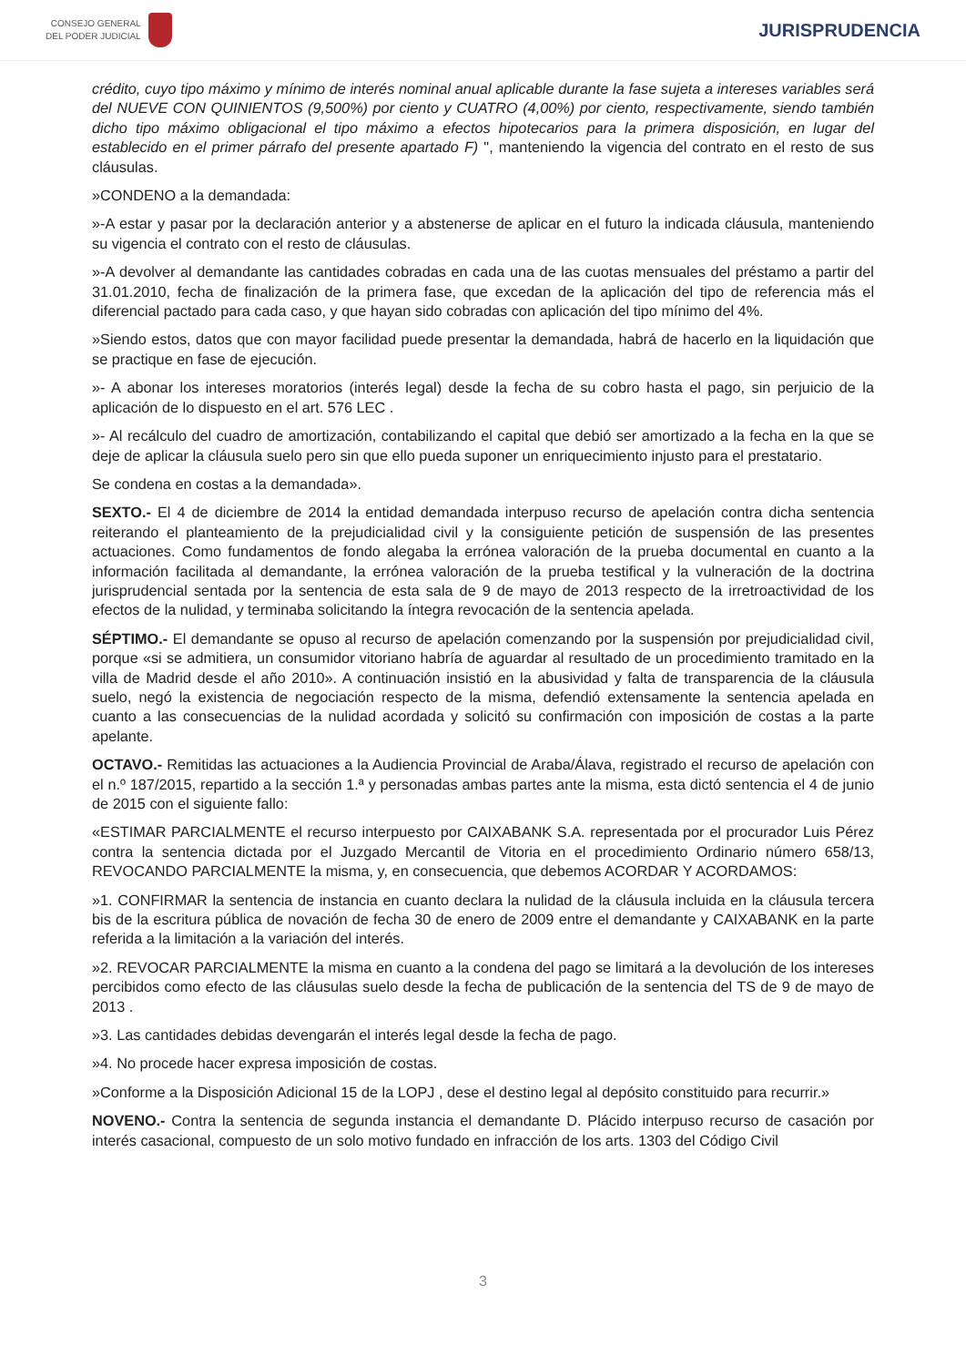CONSEJO GENERAL
DEL PODER JUDICIAL
JURISPRUDENCIA
crédito, cuyo tipo máximo y mínimo de interés nominal anual aplicable durante la fase sujeta a intereses variables será del NUEVE CON QUINIENTOS (9,500%) por ciento y CUATRO (4,00%) por ciento, respectivamente, siendo también dicho tipo máximo obligacional el tipo máximo a efectos hipotecarios para la primera disposición, en lugar del establecido en el primer párrafo del presente apartado F) ", manteniendo la vigencia del contrato en el resto de sus cláusulas.
»CONDENO a la demandada:
»-A estar y pasar por la declaración anterior y a abstenerse de aplicar en el futuro la indicada cláusula, manteniendo su vigencia el contrato con el resto de cláusulas.
»-A devolver al demandante las cantidades cobradas en cada una de las cuotas mensuales del préstamo a partir del 31.01.2010, fecha de finalización de la primera fase, que excedan de la aplicación del tipo de referencia más el diferencial pactado para cada caso, y que hayan sido cobradas con aplicación del tipo mínimo del 4%.
»Siendo estos, datos que con mayor facilidad puede presentar la demandada, habrá de hacerlo en la liquidación que se practique en fase de ejecución.
»- A abonar los intereses moratorios (interés legal) desde la fecha de su cobro hasta el pago, sin perjuicio de la aplicación de lo dispuesto en el art. 576 LEC .
»- Al recálculo del cuadro de amortización, contabilizando el capital que debió ser amortizado a la fecha en la que se deje de aplicar la cláusula suelo pero sin que ello pueda suponer un enriquecimiento injusto para el prestatario.
Se condena en costas a la demandada».
SEXTO.- El 4 de diciembre de 2014 la entidad demandada interpuso recurso de apelación contra dicha sentencia reiterando el planteamiento de la prejudicialidad civil y la consiguiente petición de suspensión de las presentes actuaciones. Como fundamentos de fondo alegaba la errónea valoración de la prueba documental en cuanto a la información facilitada al demandante, la errónea valoración de la prueba testifical y la vulneración de la doctrina jurisprudencial sentada por la sentencia de esta sala de 9 de mayo de 2013 respecto de la irretroactividad de los efectos de la nulidad, y terminaba solicitando la íntegra revocación de la sentencia apelada.
SÉPTIMO.- El demandante se opuso al recurso de apelación comenzando por la suspensión por prejudicialidad civil, porque «si se admitiera, un consumidor vitoriano habría de aguardar al resultado de un procedimiento tramitado en la villa de Madrid desde el año 2010». A continuación insistió en la abusividad y falta de transparencia de la cláusula suelo, negó la existencia de negociación respecto de la misma, defendió extensamente la sentencia apelada en cuanto a las consecuencias de la nulidad acordada y solicitó su confirmación con imposición de costas a la parte apelante.
OCTAVO.- Remitidas las actuaciones a la Audiencia Provincial de Araba/Álava, registrado el recurso de apelación con el n.º 187/2015, repartido a la sección 1.ª y personadas ambas partes ante la misma, esta dictó sentencia el 4 de junio de 2015 con el siguiente fallo:
«ESTIMAR PARCIALMENTE el recurso interpuesto por CAIXABANK S.A. representada por el procurador Luis Pérez contra la sentencia dictada por el Juzgado Mercantil de Vitoria en el procedimiento Ordinario número 658/13, REVOCANDO PARCIALMENTE la misma, y, en consecuencia, que debemos ACORDAR Y ACORDAMOS:
»1. CONFIRMAR la sentencia de instancia en cuanto declara la nulidad de la cláusula incluida en la cláusula tercera bis de la escritura pública de novación de fecha 30 de enero de 2009 entre el demandante y CAIXABANK en la parte referida a la limitación a la variación del interés.
»2. REVOCAR PARCIALMENTE la misma en cuanto a la condena del pago se limitará a la devolución de los intereses percibidos como efecto de las cláusulas suelo desde la fecha de publicación de la sentencia del TS de 9 de mayo de 2013 .
»3. Las cantidades debidas devengarán el interés legal desde la fecha de pago.
»4. No procede hacer expresa imposición de costas.
»Conforme a la Disposición Adicional 15 de la LOPJ , dese el destino legal al depósito constituido para recurrir.»
NOVENO.- Contra la sentencia de segunda instancia el demandante D. Plácido interpuso recurso de casación por interés casacional, compuesto de un solo motivo fundado en infracción de los arts. 1303 del Código Civil
3